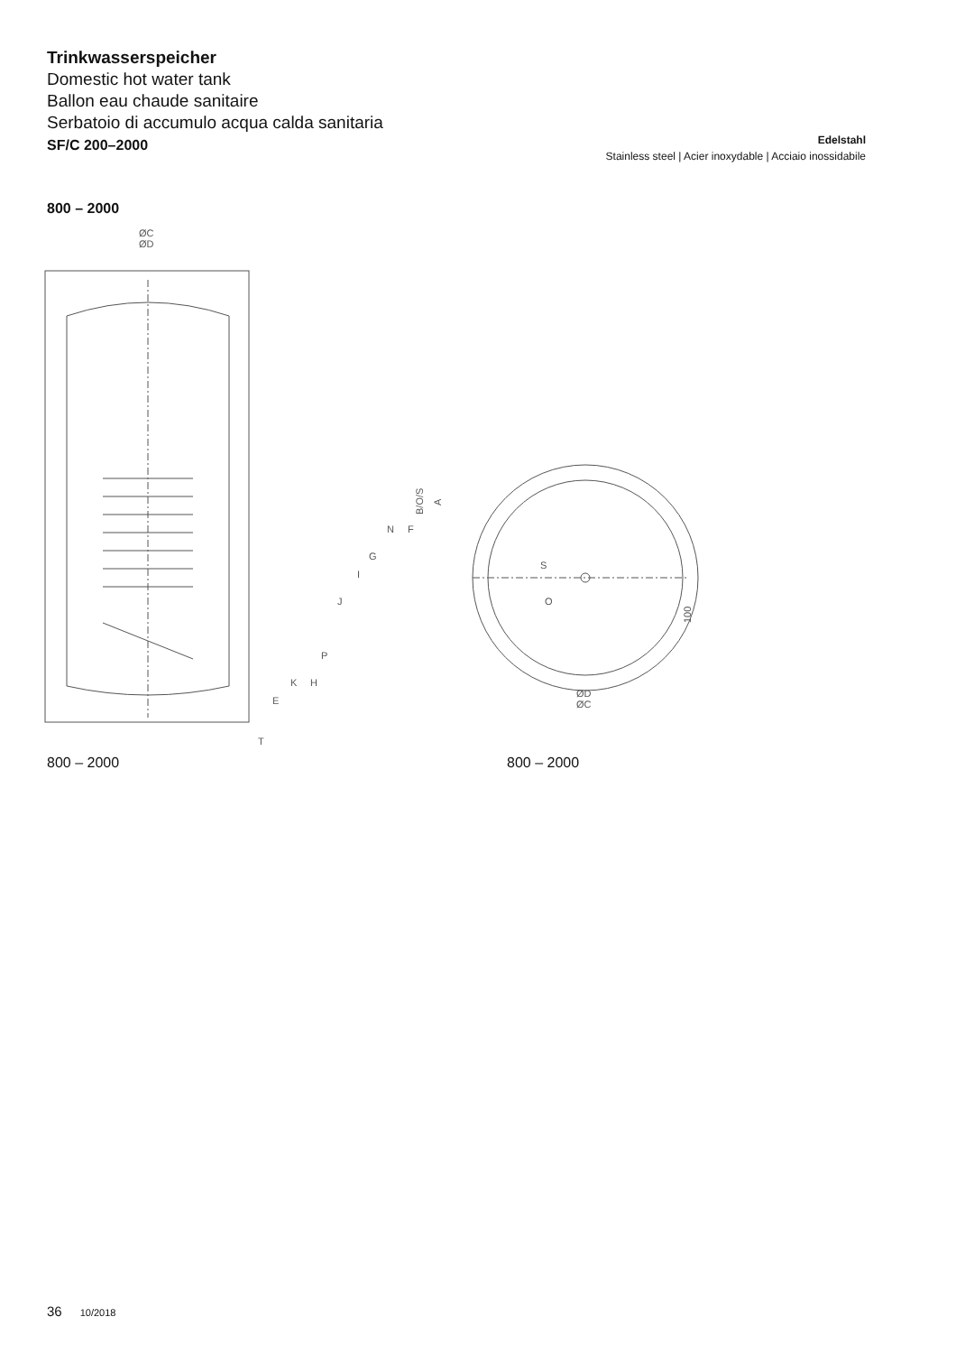Trinkwasserspeicher
Domestic hot water tank
Ballon eau chaude sanitaire
Serbatoio di accumulo acqua calda sanitaria
SF/C 200–2000
Edelstahl
Stainless steel | Acier inoxydable | Acciaio inossidabile
800 – 2000
ØC
ØD
A
B/O/S
F
N
G
I
J
P
H
K
E
T
S
O
ØD
ØC
100
800 – 2000 800 – 2000
36 10/2018